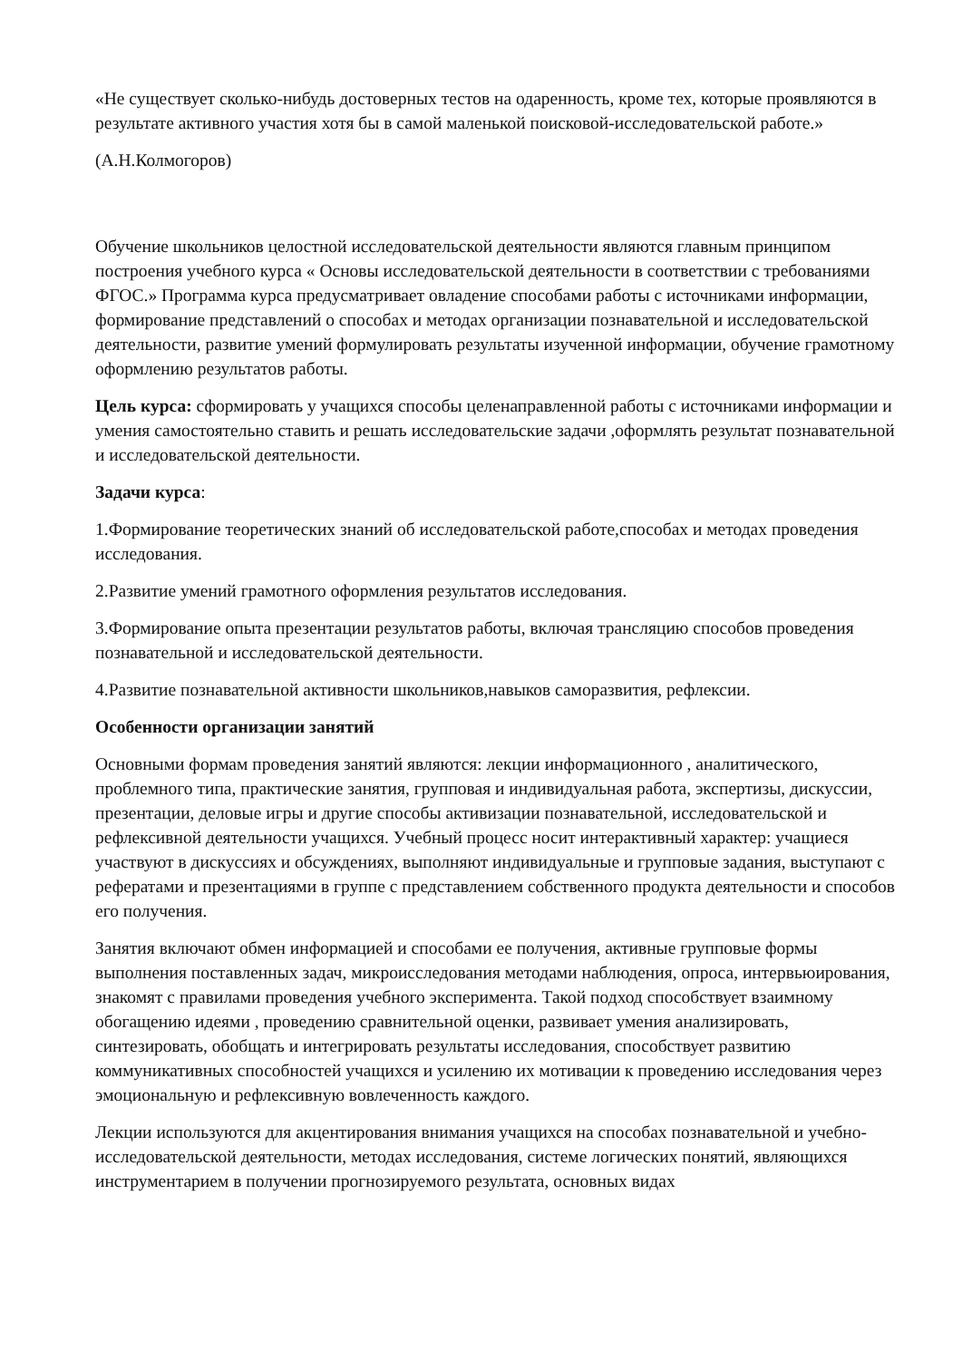«Не существует сколько-нибудь достоверных тестов на одаренность, кроме тех, которые проявляются в результате активного участия хотя бы в самой маленькой поисковой-исследовательской работе.»
(А.Н.Колмогоров)
Обучение школьников целостной исследовательской деятельности являются главным принципом построения учебного курса « Основы исследовательской деятельности в соответствии с требованиями ФГОС.» Программа курса предусматривает овладение способами работы с источниками информации, формирование представлений о способах и методах организации познавательной и исследовательской деятельности, развитие умений формулировать результаты изученной информации, обучение грамотному оформлению результатов работы.
Цель курса: сформировать у учащихся способы целенаправленной работы с источниками информации и умения самостоятельно ставить и решать исследовательские задачи ,оформлять результат познавательной и исследовательской деятельности.
Задачи курса:
1.Формирование теоретических знаний об исследовательской работе,способах и методах проведения исследования.
2.Развитие умений грамотного оформления результатов исследования.
3.Формирование опыта презентации результатов работы, включая трансляцию способов проведения познавательной и исследовательской деятельности.
4.Развитие познавательной активности школьников,навыков саморазвития, рефлексии.
Особенности организации занятий
Основными формам проведения занятий являются: лекции информационного , аналитического, проблемного типа, практические занятия, групповая и индивидуальная работа, экспертизы, дискуссии, презентации, деловые игры и другие способы активизации познавательной, исследовательской и рефлексивной деятельности учащихся. Учебный процесс носит интерактивный характер: учащиеся участвуют в дискуссиях и обсуждениях, выполняют индивидуальные и групповые задания, выступают с рефератами и презентациями в группе с представлением собственного продукта деятельности и способов его получения.
Занятия включают обмен информацией и способами ее получения, активные групповые формы выполнения поставленных задач, микроисследования методами наблюдения, опроса, интервьюирования, знакомят с правилами проведения учебного эксперимента. Такой подход способствует взаимному обогащению идеями , проведению сравнительной оценки, развивает умения анализировать, синтезировать, обобщать и интегрировать результаты исследования, способствует развитию коммуникативных способностей учащихся и усилению их мотивации к проведению исследования через эмоциональную и рефлексивную вовлеченность каждого.
Лекции используются для акцентирования внимания учащихся на способах познавательной и учебно-исследовательской деятельности, методах исследования, системе логических понятий, являющихся инструментарием в получении прогнозируемого результата, основных видах